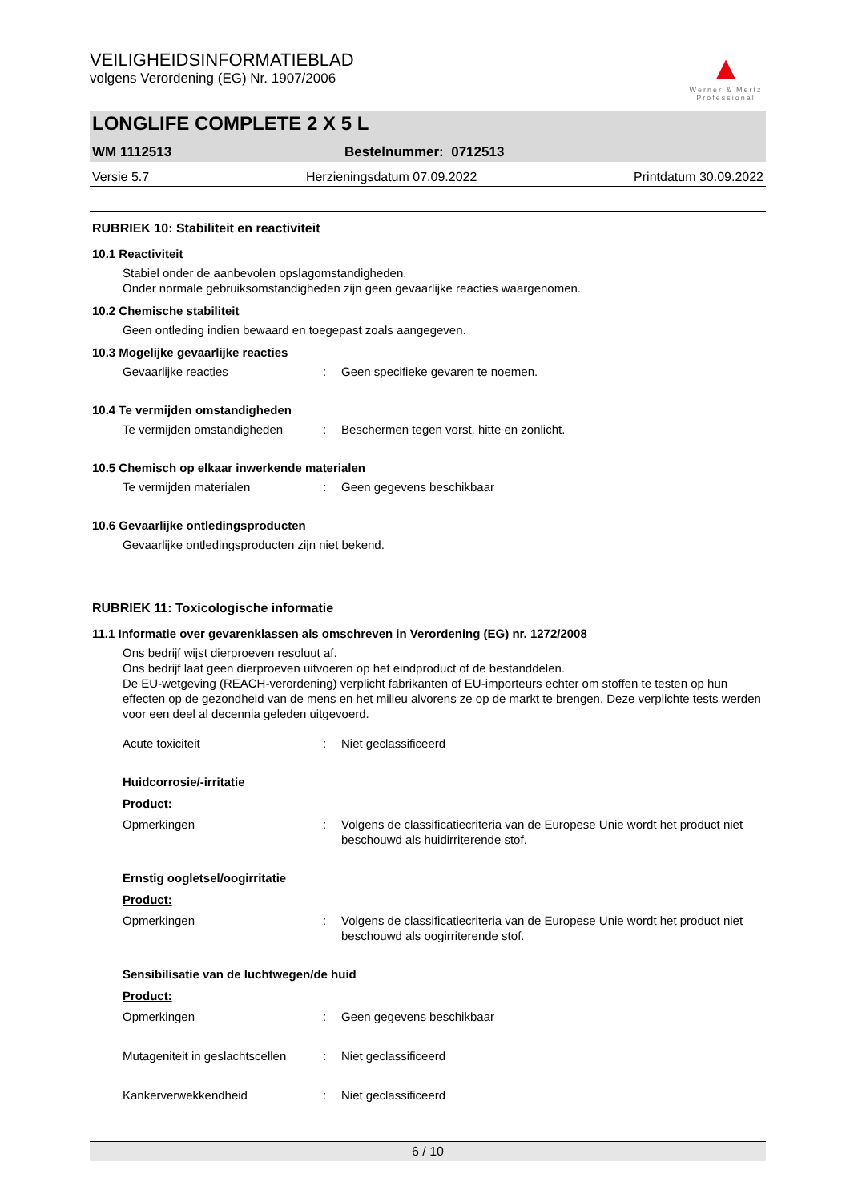▲
Werner & Mertz Professional
VEILIGHEIDSINFORMATIEBLAD
volgens Verordening (EG) Nr. 1907/2006
LONGLIFE COMPLETE 2 X 5 L
WM 1112513 Bestelnummer: 0712513
Versie 5.7 Herzieningsdatum 07.09.2022 Printdatum 30.09.2022
RUBRIEK 10: Stabiliteit en reactiviteit
10.1 Reactiviteit
Stabiel onder de aanbevolen opslagomstandigheden.
Onder normale gebruiksomstandigheden zijn geen gevaarlijke reacties waargenomen.
10.2 Chemische stabiliteit
Geen ontleding indien bewaard en toegepast zoals aangegeven.
10.3 Mogelijke gevaarlijke reacties
Gevaarlijke reacties: Geen specifieke gevaren te noemen.
10.4 Te vermijden omstandigheden
Te vermijden omstandigheden: Beschermen tegen vorst, hitte en zonlicht.
10.5 Chemisch op elkaar inwerkende materialen
Te vermijden materialen: Geen gegevens beschikbaar
10.6 Gevaarlijke ontledingsproducten
Gevaarlijke ontledingsproducten zijn niet bekend.
RUBRIEK 11: Toxicologische informatie
11.1 Informatie over gevarenklassen als omschreven in Verordening (EG) nr. 1272/2008
Ons bedrijf wijst dierproeven resoluut af.
Ons bedrijf laat geen dierproeven uitvoeren op het eindproduct of de bestanddelen.
De EU-wetgeving (REACH-verordening) verplicht fabrikanten of EU-importeurs echter om stoffen te testen op hun effecten op de gezondheid van de mens en het milieu alvorens ze op de markt te brengen. Deze verplichte tests werden voor een deel al decennia geleden uitgevoerd.
Acute toxiciteit: Niet geclassificeerd
Huidcorrosie/-irritatie
Product:
Opmerkingen: Volgens de classificatiecriteria van de Europese Unie wordt het product niet beschouwd als huidirriterende stof.
Ernstig oogletsel/oogirritatie
Product:
Opmerkingen: Volgens de classificatiecriteria van de Europese Unie wordt het product niet beschouwd als oogirriterende stof.
Sensibilisatie van de luchtwegen/de huid
Product:
Opmerkingen: Geen gegevens beschikbaar
Mutageniteit in geslachtscellen: Niet geclassificeerd
Kankerverwekkendheid: Niet geclassificeerd
6 / 10